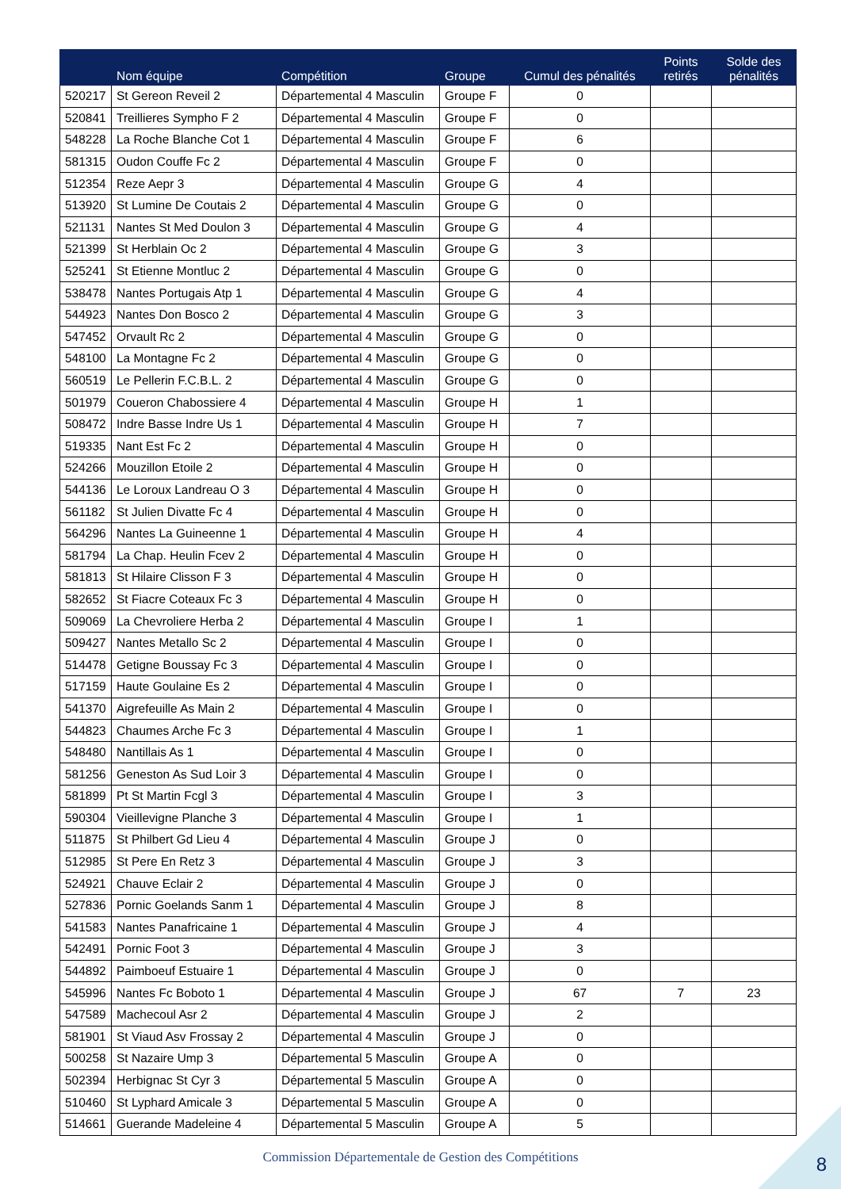| | Nom équipe | Compétition | Groupe | Cumul des pénalités | Points retirés | Solde des pénalités |
| --- | --- | --- | --- | --- | --- | --- |
| 520217 | St Gereon Reveil 2 | Départemental 4 Masculin | Groupe F | 0 | | |
| 520841 | Treillieres Sympho F 2 | Départemental 4 Masculin | Groupe F | 0 | | |
| 548228 | La Roche Blanche Cot 1 | Départemental 4 Masculin | Groupe F | 6 | | |
| 581315 | Oudon Couffe Fc 2 | Départemental 4 Masculin | Groupe F | 0 | | |
| 512354 | Reze Aepr 3 | Départemental 4 Masculin | Groupe G | 4 | | |
| 513920 | St Lumine De Coutais 2 | Départemental 4 Masculin | Groupe G | 0 | | |
| 521131 | Nantes St Med Doulon 3 | Départemental 4 Masculin | Groupe G | 4 | | |
| 521399 | St Herblain Oc 2 | Départemental 4 Masculin | Groupe G | 3 | | |
| 525241 | St Etienne Montluc 2 | Départemental 4 Masculin | Groupe G | 0 | | |
| 538478 | Nantes Portugais Atp 1 | Départemental 4 Masculin | Groupe G | 4 | | |
| 544923 | Nantes Don Bosco 2 | Départemental 4 Masculin | Groupe G | 3 | | |
| 547452 | Orvault Rc 2 | Départemental 4 Masculin | Groupe G | 0 | | |
| 548100 | La Montagne Fc 2 | Départemental 4 Masculin | Groupe G | 0 | | |
| 560519 | Le Pellerin F.C.B.L. 2 | Départemental 4 Masculin | Groupe G | 0 | | |
| 501979 | Coueron Chabossiere 4 | Départemental 4 Masculin | Groupe H | 1 | | |
| 508472 | Indre Basse Indre Us 1 | Départemental 4 Masculin | Groupe H | 7 | | |
| 519335 | Nant Est Fc 2 | Départemental 4 Masculin | Groupe H | 0 | | |
| 524266 | Mouzillon Etoile 2 | Départemental 4 Masculin | Groupe H | 0 | | |
| 544136 | Le Loroux Landreau O 3 | Départemental 4 Masculin | Groupe H | 0 | | |
| 561182 | St Julien Divatte Fc 4 | Départemental 4 Masculin | Groupe H | 0 | | |
| 564296 | Nantes La Guineenne 1 | Départemental 4 Masculin | Groupe H | 4 | | |
| 581794 | La Chap. Heulin Fcev 2 | Départemental 4 Masculin | Groupe H | 0 | | |
| 581813 | St Hilaire Clisson F 3 | Départemental 4 Masculin | Groupe H | 0 | | |
| 582652 | St Fiacre Coteaux Fc 3 | Départemental 4 Masculin | Groupe H | 0 | | |
| 509069 | La Chevroliere Herba 2 | Départemental 4 Masculin | Groupe I | 1 | | |
| 509427 | Nantes Metallo Sc 2 | Départemental 4 Masculin | Groupe I | 0 | | |
| 514478 | Getigne Boussay Fc 3 | Départemental 4 Masculin | Groupe I | 0 | | |
| 517159 | Haute Goulaine Es 2 | Départemental 4 Masculin | Groupe I | 0 | | |
| 541370 | Aigrefeuille As Main 2 | Départemental 4 Masculin | Groupe I | 0 | | |
| 544823 | Chaumes Arche Fc 3 | Départemental 4 Masculin | Groupe I | 1 | | |
| 548480 | Nantillais As 1 | Départemental 4 Masculin | Groupe I | 0 | | |
| 581256 | Geneston As Sud Loir 3 | Départemental 4 Masculin | Groupe I | 0 | | |
| 581899 | Pt St Martin Fcgl 3 | Départemental 4 Masculin | Groupe I | 3 | | |
| 590304 | Vieillevigne Planche 3 | Départemental 4 Masculin | Groupe I | 1 | | |
| 511875 | St Philbert Gd Lieu 4 | Départemental 4 Masculin | Groupe J | 0 | | |
| 512985 | St Pere En Retz 3 | Départemental 4 Masculin | Groupe J | 3 | | |
| 524921 | Chauve Eclair 2 | Départemental 4 Masculin | Groupe J | 0 | | |
| 527836 | Pornic Goelands Sanm 1 | Départemental 4 Masculin | Groupe J | 8 | | |
| 541583 | Nantes Panafricaine 1 | Départemental 4 Masculin | Groupe J | 4 | | |
| 542491 | Pornic Foot 3 | Départemental 4 Masculin | Groupe J | 3 | | |
| 544892 | Paimboeuf Estuaire 1 | Départemental 4 Masculin | Groupe J | 0 | | |
| 545996 | Nantes Fc Boboto 1 | Départemental 4 Masculin | Groupe J | 67 | 7 | 23 |
| 547589 | Machecoul Asr 2 | Départemental 4 Masculin | Groupe J | 2 | | |
| 581901 | St Viaud Asv Frossay 2 | Départemental 4 Masculin | Groupe J | 0 | | |
| 500258 | St Nazaire Ump 3 | Départemental 5 Masculin | Groupe A | 0 | | |
| 502394 | Herbignac St Cyr 3 | Départemental 5 Masculin | Groupe A | 0 | | |
| 510460 | St Lyphard Amicale 3 | Départemental 5 Masculin | Groupe A | 0 | | |
| 514661 | Guerande Madeleine 4 | Départemental 5 Masculin | Groupe A | 5 | | |
Commission Départementale de Gestion des Compétitions 8